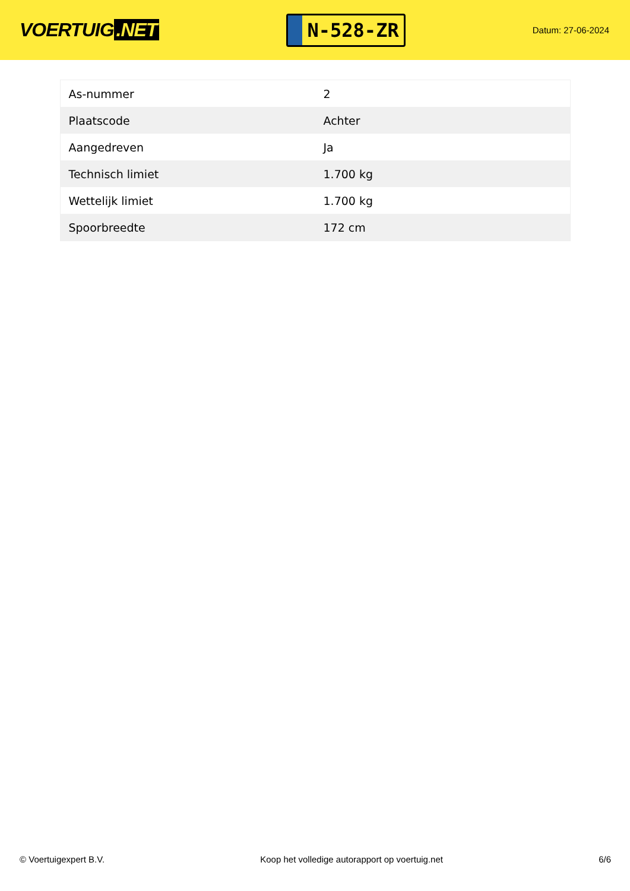VOERTUIG.NET
N-528-ZR
Datum: 27-06-2024
| As-nummer | 2 |
| Plaatscode | Achter |
| Aangedreven | Ja |
| Technisch limiet | 1.700 kg |
| Wettelijk limiet | 1.700 kg |
| Spoorbreedte | 172 cm |
© Voertuigexpert B.V. Koop het volledige autorapport op voertuig.net 6/6